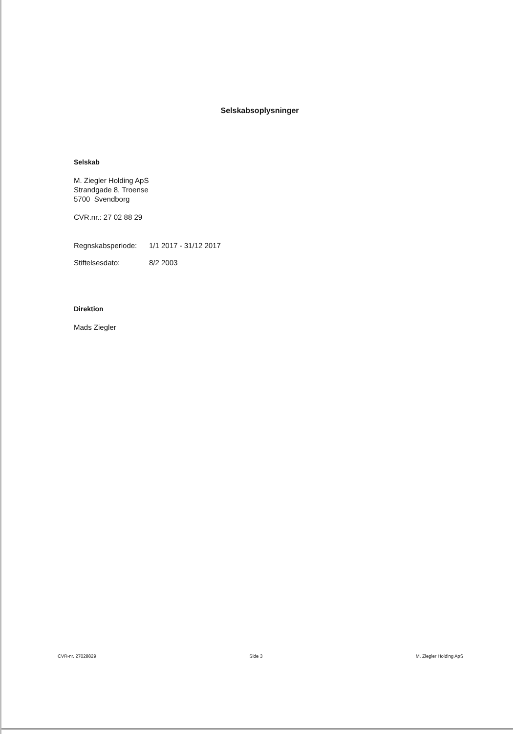Selskabsoplysninger
Selskab
M. Ziegler Holding ApS
Strandgade 8, Troense
5700 Svendborg
CVR.nr.: 27 02 88 29
Regnskabsperiode: 1/1 2017 - 31/12 2017
Stiftelsesdato: 8/2 2003
Direktion
Mads Ziegler
CVR-nr. 27028829 Side 3 M. Ziegler Holding ApS